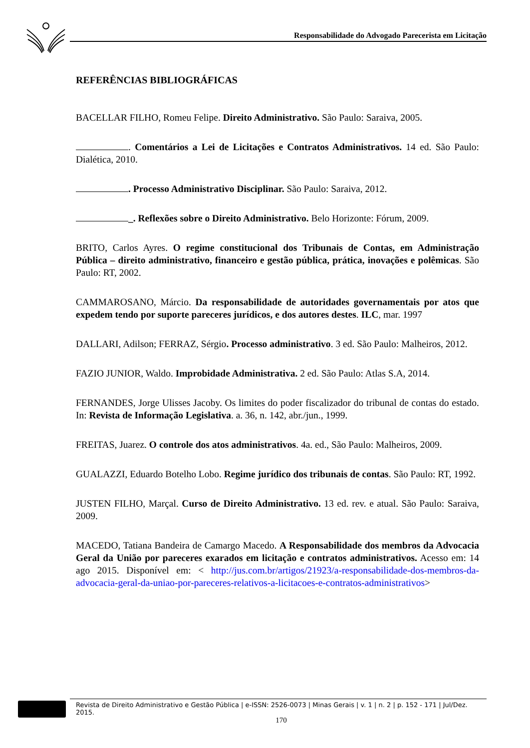Responsabilidade do Advogado Parecerista em Licitação
REFERÊNCIAS BIBLIOGRÁFICAS
BACELLAR FILHO, Romeu Felipe. Direito Administrativo. São Paulo: Saraiva, 2005.
. Comentários a Lei de Licitações e Contratos Administrativos. 14 ed. São Paulo: Dialética, 2010.
. Processo Administrativo Disciplinar. São Paulo: Saraiva, 2012.
_. Reflexões sobre o Direito Administrativo. Belo Horizonte: Fórum, 2009.
BRITO, Carlos Ayres. O regime constitucional dos Tribunais de Contas, em Administração Pública – direito administrativo, financeiro e gestão pública, prática, inovações e polêmicas. São Paulo: RT, 2002.
CAMMAROSANO, Márcio. Da responsabilidade de autoridades governamentais por atos que expedem tendo por suporte pareceres jurídicos, e dos autores destes. ILC, mar. 1997
DALLARI, Adilson; FERRAZ, Sérgio. Processo administrativo. 3 ed. São Paulo: Malheiros, 2012.
FAZIO JUNIOR, Waldo. Improbidade Administrativa. 2 ed. São Paulo: Atlas S.A, 2014.
FERNANDES, Jorge Ulisses Jacoby. Os limites do poder fiscalizador do tribunal de contas do estado. In: Revista de Informação Legislativa. a. 36, n. 142, abr./jun., 1999.
FREITAS, Juarez. O controle dos atos administrativos. 4a. ed., São Paulo: Malheiros, 2009.
GUALAZZI, Eduardo Botelho Lobo. Regime jurídico dos tribunais de contas. São Paulo: RT, 1992.
JUSTEN FILHO, Marçal. Curso de Direito Administrativo. 13 ed. rev. e atual. São Paulo: Saraiva, 2009.
MACEDO, Tatiana Bandeira de Camargo Macedo. A Responsabilidade dos membros da Advocacia Geral da União por pareceres exarados em licitação e contratos administrativos. Acesso em: 14 ago 2015. Disponível em: < http://jus.com.br/artigos/21923/a-responsabilidade-dos-membros-da-advocacia-geral-da-uniao-por-pareceres-relativos-a-licitacoes-e-contratos-administrativos>
Revista de Direito Administrativo e Gestão Pública | e-ISSN: 2526-0073 | Minas Gerais | v. 1 | n. 2 | p. 152 - 171 | Jul/Dez. 2015.
170